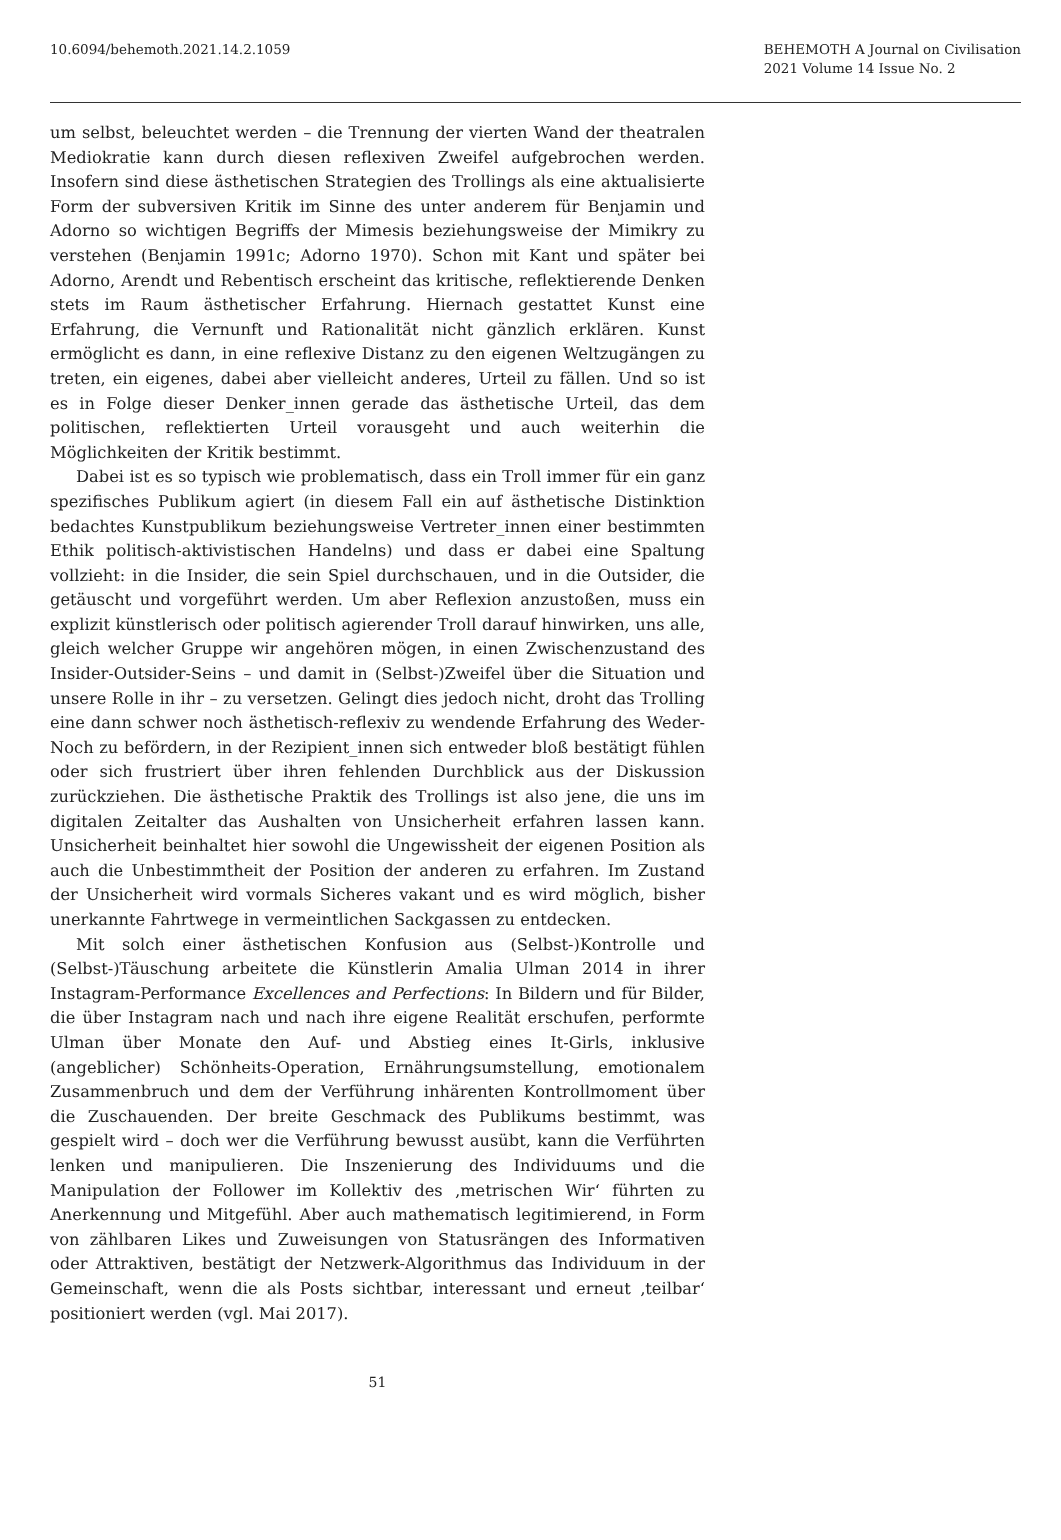10.6094/behemoth.2021.14.2.1059
BEHEMOTH A Journal on Civilisation
2021 Volume 14 Issue No. 2
um selbst, beleuchtet werden – die Trennung der vierten Wand der theatralen Mediokratie kann durch diesen reflexiven Zweifel aufgebrochen werden. Insofern sind diese ästhetischen Strategien des Trollings als eine aktualisierte Form der subversiven Kritik im Sinne des unter anderem für Benjamin und Adorno so wichtigen Begriffs der Mimesis beziehungsweise der Mimikry zu verstehen (Benjamin 1991c; Adorno 1970). Schon mit Kant und später bei Adorno, Arendt und Rebentisch erscheint das kritische, reflektierende Denken stets im Raum ästhetischer Erfahrung. Hiernach gestattet Kunst eine Erfahrung, die Vernunft und Rationalität nicht gänzlich erklären. Kunst ermöglicht es dann, in eine reflexive Distanz zu den eigenen Weltzugängen zu treten, ein eigenes, dabei aber vielleicht anderes, Urteil zu fällen. Und so ist es in Folge dieser Denker_innen gerade das ästhetische Urteil, das dem politischen, reflektierten Urteil vorausgeht und auch weiterhin die Möglichkeiten der Kritik bestimmt.
Dabei ist es so typisch wie problematisch, dass ein Troll immer für ein ganz spezifisches Publikum agiert (in diesem Fall ein auf ästhetische Distinktion bedachtes Kunstpublikum beziehungsweise Vertreter_innen einer bestimmten Ethik politisch-aktivistischen Handelns) und dass er dabei eine Spaltung vollzieht: in die Insider, die sein Spiel durchschauen, und in die Outsider, die getäuscht und vorgeführt werden. Um aber Reflexion anzustoßen, muss ein explizit künstlerisch oder politisch agierender Troll darauf hinwirken, uns alle, gleich welcher Gruppe wir angehören mögen, in einen Zwischenzustand des Insider-Outsider-Seins – und damit in (Selbst-)Zweifel über die Situation und unsere Rolle in ihr – zu versetzen. Gelingt dies jedoch nicht, droht das Trolling eine dann schwer noch ästhetisch-reflexiv zu wendende Erfahrung des Weder-Noch zu befördern, in der Rezipient_innen sich entweder bloß bestätigt fühlen oder sich frustriert über ihren fehlenden Durchblick aus der Diskussion zurückziehen. Die ästhetische Praktik des Trollings ist also jene, die uns im digitalen Zeitalter das Aushalten von Unsicherheit erfahren lassen kann. Unsicherheit beinhaltet hier sowohl die Ungewissheit der eigenen Position als auch die Unbestimmtheit der Position der anderen zu erfahren. Im Zustand der Unsicherheit wird vormals Sicheres vakant und es wird möglich, bisher unerkannte Fahrtwege in vermeintlichen Sackgassen zu entdecken.
Mit solch einer ästhetischen Konfusion aus (Selbst-)Kontrolle und (Selbst-)Täuschung arbeitete die Künstlerin Amalia Ulman 2014 in ihrer Instagram-Performance Excellences and Perfections: In Bildern und für Bilder, die über Instagram nach und nach ihre eigene Realität erschufen, performte Ulman über Monate den Auf- und Abstieg eines It-Girls, inklusive (angeblicher) Schönheits-Operation, Ernährungsumstellung, emotionalem Zusammenbruch und dem der Verführung inhärenten Kontrollmoment über die Zuschauenden. Der breite Geschmack des Publikums bestimmt, was gespielt wird – doch wer die Verführung bewusst ausübt, kann die Verführten lenken und manipulieren. Die Inszenierung des Individuums und die Manipulation der Follower im Kollektiv des ‚metrischen Wir‘ führten zu Anerkennung und Mitgefühl. Aber auch mathematisch legitimierend, in Form von zählbaren Likes und Zuweisungen von Statusrängen des Informativen oder Attraktiven, bestätigt der Netzwerk-Algorithmus das Individuum in der Gemeinschaft, wenn die als Posts sichtbar, interessant und erneut ‚teilbar‘ positioniert werden (vgl. Mai 2017).
51